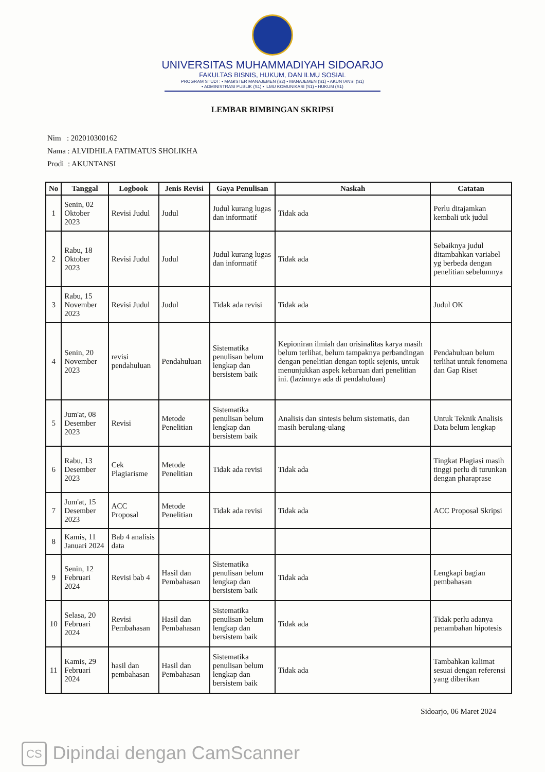UNIVERSITAS MUHAMMADIYAH SIDOARJO
FAKULTAS BISNIS, HUKUM, DAN ILMU SOSIAL
PROGRAM STUDI : • MAGISTER MANAJEMEN (S2) • MANAJEMEN (S1) • AKUNTANSI (S1)
• ADMINISTRASI PUBLIK (S1) • ILMU KOMUNIKASI (S1) • HUKUM (S1)
LEMBAR BIMBINGAN SKRIPSI
Nim : 202010300162
Nama : ALVIDHILA FATIMATUS SHOLIKHA
Prodi : AKUNTANSI
| No | Tanggal | Logbook | Jenis Revisi | Gaya Penulisan | Naskah | Catatan |
| --- | --- | --- | --- | --- | --- | --- |
| 1 | Senin, 02 Oktober 2023 | Revisi Judul | Judul | Judul kurang lugas dan informatif | Tidak ada | Perlu ditajamkan kembali utk judul |
| 2 | Rabu, 18 Oktober 2023 | Revisi Judul | Judul | Judul kurang lugas dan informatif | Tidak ada | Sebaiknya judul ditambahkan variabel yg berbeda dengan penelitian sebelumnya |
| 3 | Rabu, 15 November 2023 | Revisi Judul | Judul | Tidak ada revisi | Tidak ada | Judul OK |
| 4 | Senin, 20 November 2023 | revisi pendahuluan | Pendahuluan | Sistematika penulisan belum lengkap dan bersistem baik | Kepioniran ilmiah dan orisinalitas karya masih belum terlihat, belum tampaknya perbandingan dengan penelitian dengan topik sejenis, untuk menunjukkan aspek kebaruan dari penelitian ini. (lazimnya ada di pendahuluan) | Pendahuluan belum terlihat untuk fenomena dan Gap Riset |
| 5 | Jum'at, 08 Desember 2023 | Revisi | Metode Penelitian | Sistematika penulisan belum lengkap dan bersistem baik | Analisis dan sintesis belum sistematis, dan masih berulang-ulang | Untuk Teknik Analisis Data belum lengkap |
| 6 | Rabu, 13 Desember 2023 | Cek Plagiarisme | Metode Penelitian | Tidak ada revisi | Tidak ada | Tingkat Plagiasi masih tinggi perlu di turunkan dengan pharaprase |
| 7 | Jum'at, 15 Desember 2023 | ACC Proposal | Metode Penelitian | Tidak ada revisi | Tidak ada | ACC Proposal Skripsi |
| 8 | Kamis, 11 Januari 2024 | Bab 4 analisis data | | | | |
| 9 | Senin, 12 Februari 2024 | Revisi bab 4 | Hasil dan Pembahasan | Sistematika penulisan belum lengkap dan bersistem baik | Tidak ada | Lengkapi bagian pembahasan |
| 10 | Selasa, 20 Februari 2024 | Revisi Pembahasan | Hasil dan Pembahasan | Sistematika penulisan belum lengkap dan bersistem baik | Tidak ada | Tidak perlu adanya penambahan hipotesis |
| 11 | Kamis, 29 Februari 2024 | hasil dan pembahasan | Hasil dan Pembahasan | Sistematika penulisan belum lengkap dan bersistem baik | Tidak ada | Tambahkan kalimat sesuai dengan referensi yang diberikan |
Sidoarjo, 06 Maret 2024
CS Dipindai dengan CamScanner